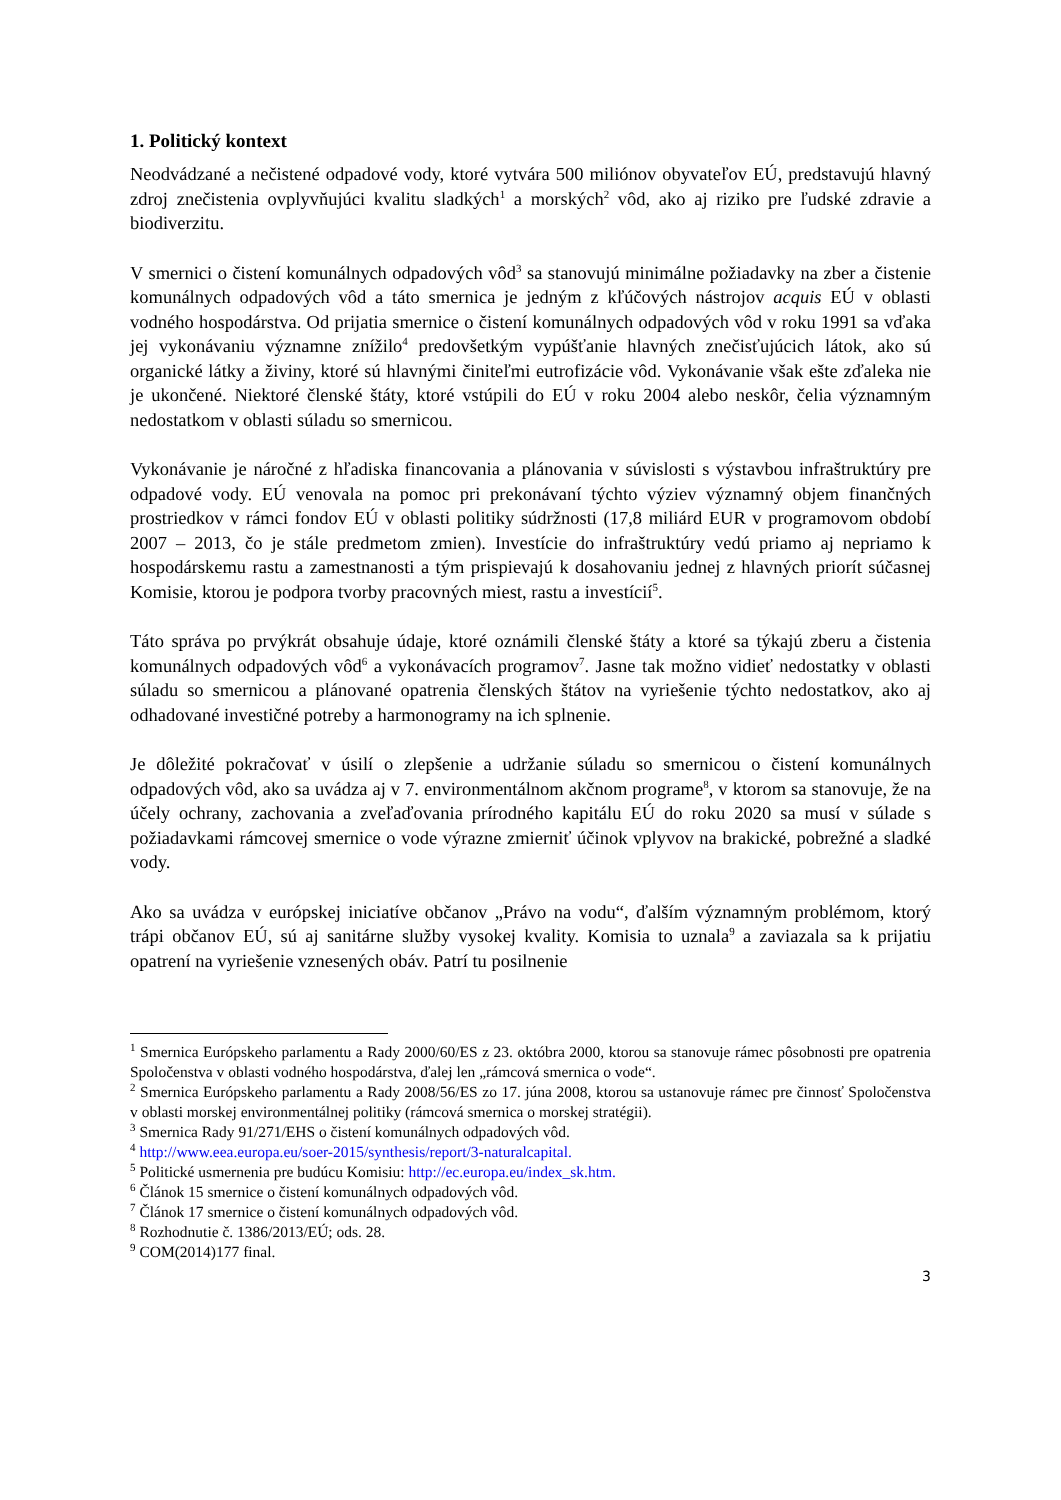1. Politický kontext
Neodvádzané a nečistené odpadové vody, ktoré vytvára 500 miliónov obyvateľov EÚ, predstavujú hlavný zdroj znečistenia ovplyvňujúci kvalitu sladkých<sup>1</sup> a morských<sup>2</sup> vôd, ako aj riziko pre ľudské zdravie a biodiverzitu.
V smernici o čistení komunálnych odpadových vôd<sup>3</sup> sa stanovujú minimálne požiadavky na zber a čistenie komunálnych odpadových vôd a táto smernica je jedným z kľúčových nástrojov acquis EÚ v oblasti vodného hospodárstva. Od prijatia smernice o čistení komunálnych odpadových vôd v roku 1991 sa vďaka jej vykonávaniu významne znížilo<sup>4</sup> predovšetkým vypúšťanie hlavných znečisťujúcich látok, ako sú organické látky a živiny, ktoré sú hlavnými činiteľmi eutrofizácie vôd. Vykonávanie však ešte zďaleka nie je ukončené. Niektoré členské štáty, ktoré vstúpili do EÚ v roku 2004 alebo neskôr, čelia významným nedostatkom v oblasti súladu so smernicou.
Vykonávanie je náročné z hľadiska financovania a plánovania v súvislosti s výstavbou infraštruktúry pre odpadové vody. EÚ venovala na pomoc pri prekonávaní týchto výziev významný objem finančných prostriedkov v rámci fondov EÚ v oblasti politiky súdržnosti (17,8 miliárd EUR v programovom období 2007 – 2013, čo je stále predmetom zmien). Investície do infraštruktúry vedú priamo aj nepriamo k hospodárskemu rastu a zamestnanosti a tým prispievajú k dosahovaniu jednej z hlavných priorít súčasnej Komisie, ktorou je podpora tvorby pracovných miest, rastu a investícií<sup>5</sup>.
Táto správa po prvýkrát obsahuje údaje, ktoré oznámili členské štáty a ktoré sa týkajú zberu a čistenia komunálnych odpadových vôd<sup>6</sup> a vykonávacích programov<sup>7</sup>. Jasne tak možno vidieť nedostatky v oblasti súladu so smernicou a plánované opatrenia členských štátov na vyriešenie týchto nedostatkov, ako aj odhadované investičné potreby a harmonogramy na ich splnenie.
Je dôležité pokračovať v úsilí o zlepšenie a udržanie súladu so smernicou o čistení komunálnych odpadových vôd, ako sa uvádza aj v 7. environmentálnom akčnom programe<sup>8</sup>, v ktorom sa stanovuje, že na účely ochrany, zachovania a zveľaďovania prírodného kapitálu EÚ do roku 2020 sa musí v súlade s požiadavkami rámcovej smernice o vode výrazne zmierniť účinok vplyvov na brakické, pobrežné a sladké vody.
Ako sa uvádza v európskej iniciatíve občanov „Právo na vodu“, ďalším významným problémom, ktorý trápi občanov EÚ, sú aj sanitárne služby vysokej kvality. Komisia to uznala<sup>9</sup> a zaviazala sa k prijatiu opatrení na vyriešenie vznesených obáv. Patrí tu posilnenie
<sup>1</sup> Smernica Európskeho parlamentu a Rady 2000/60/ES z 23. októbra 2000, ktorou sa stanovuje rámec pôsobnosti pre opatrenia Spoločenstva v oblasti vodného hospodárstva, ďalej len „rámcová smernica o vode“.
<sup>2</sup> Smernica Európskeho parlamentu a Rady 2008/56/ES zo 17. júna 2008, ktorou sa ustanovuje rámec pre činnosť Spoločenstva v oblasti morskej environmentálnej politiky (rámcová smernica o morskej stratégii).
<sup>3</sup> Smernica Rady 91/271/EHS o čistení komunálnych odpadových vôd.
<sup>4</sup> http://www.eea.europa.eu/soer-2015/synthesis/report/3-naturalcapital.
<sup>5</sup> Politické usmernenia pre budúcu Komisiu: http://ec.europa.eu/index_sk.htm.
<sup>6</sup> Článok 15 smernice o čistení komunálnych odpadových vôd.
<sup>7</sup> Článok 17 smernice o čistení komunálnych odpadových vôd.
<sup>8</sup> Rozhodnutie č. 1386/2013/EÚ; ods. 28.
<sup>9</sup> COM(2014)177 final.
3